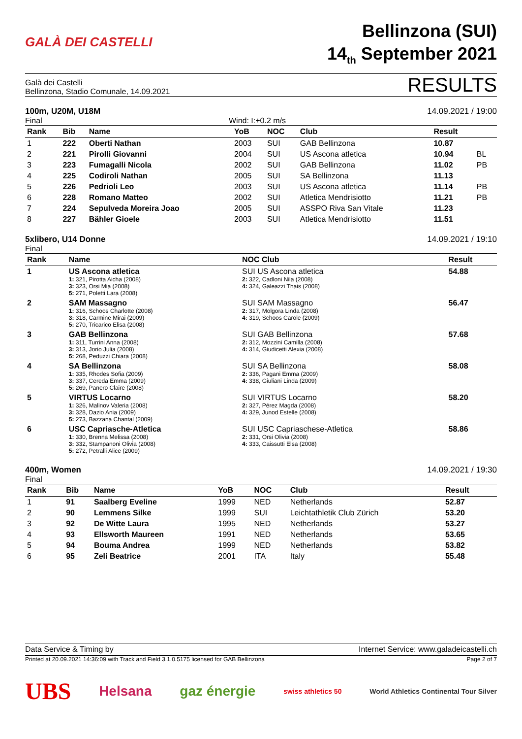GALÀ DEI CASTELLI
Bellinzona (SUI)
14<sub>th</sub> September 2021
Galà dei Castelli
Bellinzona, Stadio Comunale, 14.09.2021
RESULTS
100m, U20M, U18M 14.09.2021 / 19:00
Final Wind: I:+0.2 m/s
| Rank | Bib | Name | YoB | NOC | Club | Result | |
| --- | --- | --- | --- | --- | --- | --- | --- |
| 1 | 222 | Oberti Nathan | 2003 | SUI | GAB Bellinzona | 10.87 | |
| 2 | 221 | Pirolli Giovanni | 2004 | SUI | US Ascona atletica | 10.94 | BL |
| 3 | 223 | Fumagalli Nicola | 2002 | SUI | GAB Bellinzona | 11.02 | PB |
| 4 | 225 | Codiroli Nathan | 2005 | SUI | SA Bellinzona | 11.13 | |
| 5 | 226 | Pedrioli Leo | 2003 | SUI | US Ascona atletica | 11.14 | PB |
| 6 | 228 | Romano Matteo | 2002 | SUI | Atletica Mendrisiotto | 11.21 | PB |
| 7 | 224 | Sepulveda Moreira Joao | 2005 | SUI | ASSPO Riva San Vitale | 11.23 | |
| 8 | 227 | Bähler Gioele | 2003 | SUI | Atletica Mendrisiotto | 11.51 | |
5xlibero, U14 Donne 14.09.2021 / 19:10
Final
| Rank | Name | NOC Club | Result |
| --- | --- | --- | --- |
| 1 | US Ascona atletica 1: 321, Pirotta Aicha (2008) 3: 323, Orsi Mia (2008) 5: 271, Poletti Lara (2008) | SUI US Ascona atletica 2: 322, Cadloni Nila (2008) 4: 324, Galeazzi Thais (2008) | 54.88 |
| 2 | SAM Massagno 1: 316, Schoos Charlotte (2008) 3: 318, Carmine Mirai (2009) 5: 270, Tricarico Elisa (2008) | SUI SAM Massagno 2: 317, Molgora Linda (2008) 4: 319, Schoos Carole (2009) | 56.47 |
| 3 | GAB Bellinzona 1: 311, Turrini Anna (2008) 3: 313, Jorio Julia (2008) 5: 268, Peduzzi Chiara (2008) | SUI GAB Bellinzona 2: 312, Mozzini Camilla (2008) 4: 314, Giudicetti Alexia (2008) | 57.68 |
| 4 | SA Bellinzona 1: 335, Rhodes Sofia (2009) 3: 337, Cereda Emma (2009) 5: 269, Panero Claire (2008) | SUI SA Bellinzona 2: 336, Pagani Emma (2009) 4: 338, Giuliani Linda (2009) | 58.08 |
| 5 | VIRTUS Locarno 1: 326, Malinov Valeria (2008) 3: 328, Dazio Ania (2009) 5: 273, Bazzana Chantal (2009) | SUI VIRTUS Locarno 2: 327, Pérez Magda (2008) 4: 329, Junod Estelle (2008) | 58.20 |
| 6 | USC Capriasche-Atletica 1: 330, Brenna Melissa (2008) 3: 332, Stampanoni Olivia (2008) 5: 272, Petralli Alice (2009) | SUI USC Capriaschese-Atletica 2: 331, Orsi Olivia (2008) 4: 333, Caissutti Elsa (2008) | 58.86 |
400m, Women 14.09.2021 / 19:30
Final
| Rank | Bib | Name | YoB | NOC | Club | Result | |
| --- | --- | --- | --- | --- | --- | --- | --- |
| 1 | 91 | Saalberg Eveline | 1999 | NED | Netherlands | 52.87 | |
| 2 | 90 | Lemmens Silke | 1999 | SUI | Leichtathletik Club Zürich | 53.20 | |
| 3 | 92 | De Witte Laura | 1995 | NED | Netherlands | 53.27 | |
| 4 | 93 | Ellsworth Maureen | 1991 | NED | Netherlands | 53.65 | |
| 5 | 94 | Bouma Andrea | 1999 | NED | Netherlands | 53.82 | |
| 6 | 95 | Zeli Beatrice | 2001 | ITA | Italy | 55.48 | |
Data Service & Timing by Internet Service: www.galadeicastelli.ch
Printed at 20.09.2021 14:36:09 with Track and Field 3.1.0.5175 licensed for GAB Bellinzona Page 2 of 7
UBS Helsana gaz énergie swiss athletics 50 World Athletics Continental Tour Silver